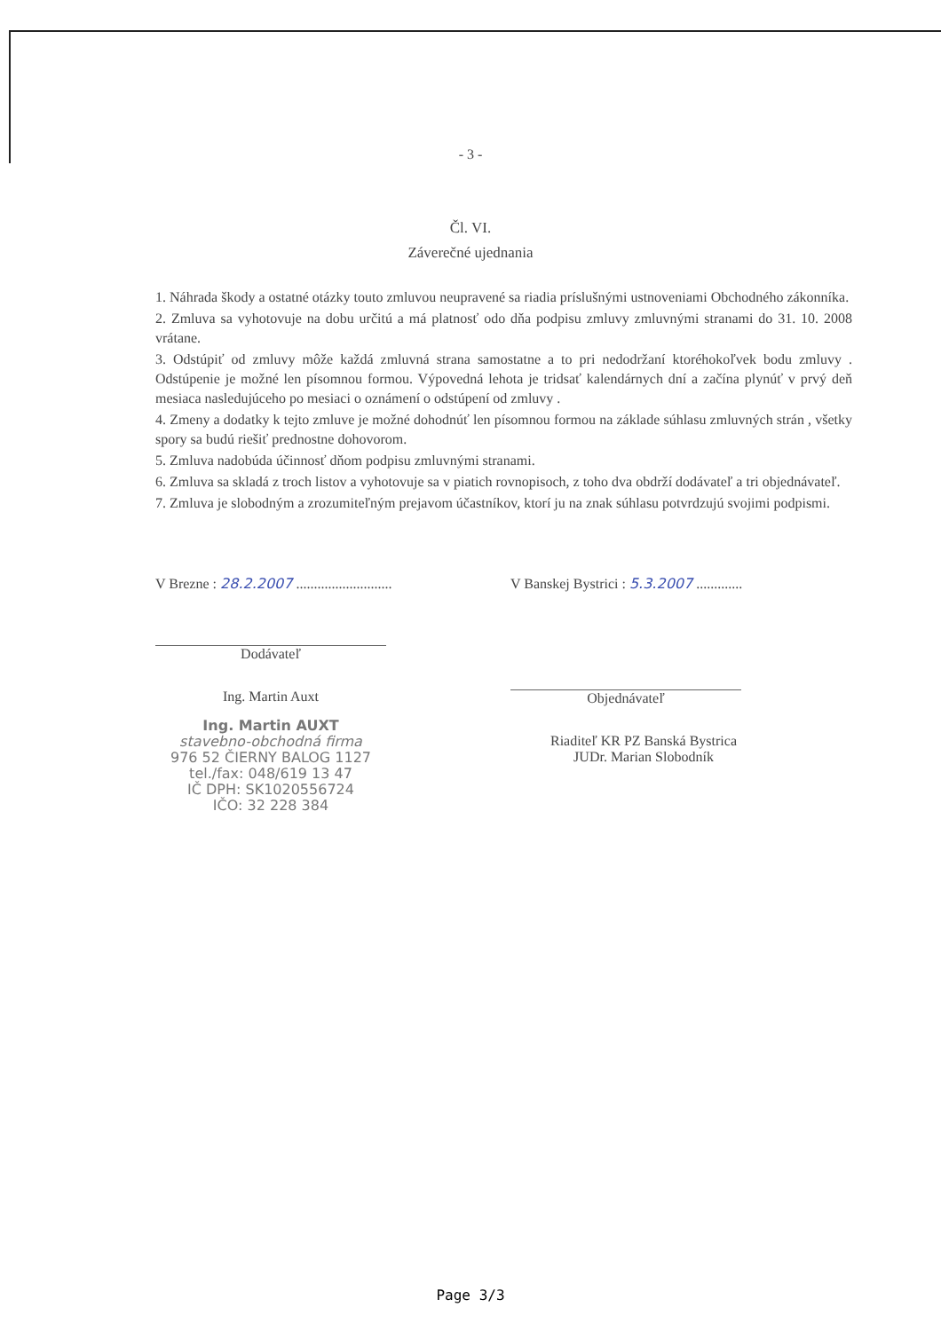- 3 -
Čl. VI.
Záverečné ujednania
1. Náhrada škody a ostatné otázky touto zmluvou neupravené sa riadia príslušnými ustnoveniami Obchodného zákonníka.
2. Zmluva sa vyhotovuje na dobu určitú a má platnosť odo dňa podpisu zmluvy zmluvnými stranami do 31. 10. 2008 vrátane.
3. Odstúpiť od zmluvy môže každá zmluvná strana samostatne a to pri nedodržaní ktoréhokoľvek bodu zmluvy . Odstúpenie je možné len písomnou formou. Výpovedná lehota je tridsať kalendárnych dní a začína plynúť v prvý deň mesiaca nasledujúceho po mesiaci o oznámení o odstúpení od zmluvy .
4. Zmeny a dodatky k tejto zmluve je možné dohodnúť len písomnou formou na základe súhlasu zmluvných strán , všetky spory sa budú riešiť prednostne dohovorom.
5. Zmluva nadobúda účinnosť dňom podpisu zmluvnými stranami.
6. Zmluva sa skladá z troch listov a vyhotovuje sa v piatich rovnopisoch, z toho dva obdrží dodávateľ a tri objednávateľ.
7. Zmluva je slobodným a zrozumiteľným prejavom účastníkov, ktorí ju na znak súhlasu potvrdzujú svojimi podpismi.
V Brezne : 28.2.2007 ...........................
Dodávateľ
Ing. Martin Auxt
Ing. Martin AUXT
stavebno-obchodná firma
976 52 ČIERNY BALOG 1127
tel./fax: 048/619 13 47
IČ DPH: SK1020556724
IČO: 32 228 384
V Banskej Bystrici : 5.3.2007 .............
Objednávateľ
Riaditeľ KR PZ Banská Bystrica
JUDr. Marian Slobodník
Page 3/3